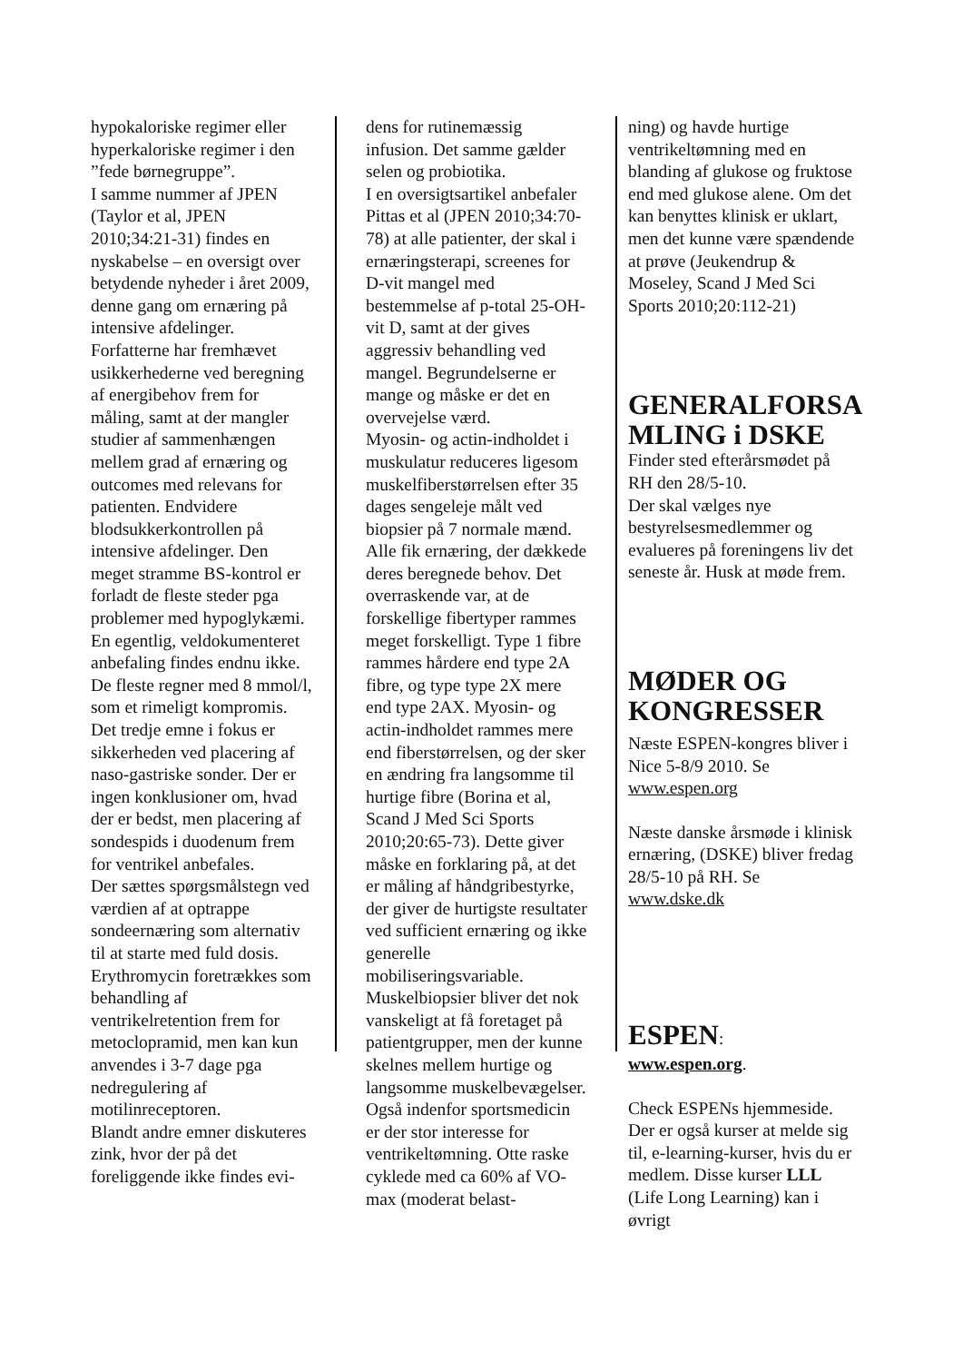hypokaloriske regimer eller hyperkaloriske regimer i den ”fede børnegruppe”.
I samme nummer af JPEN (Taylor et al, JPEN 2010;34:21-31) findes en nyskabelse – en oversigt over betydende nyheder i året 2009, denne gang om ernæring på intensive afdelinger. Forfatterne har fremhævet usikkerhederne ved beregning af energibehov frem for måling, samt at der mangler studier af sammenhængen mellem grad af ernæring og outcomes med relevans for patienten. Endvidere blodsukkerkontrollen på intensive afdelinger. Den meget stramme BS-kontrol er forladt de fleste steder pga problemer med hypoglykæmi. En egentlig, veldokumenteret anbefaling findes endnu ikke. De fleste regner med 8 mmol/l, som et rimeligt kompromis.
Det tredje emne i fokus er sikkerheden ved placering af naso-gastriske sonder. Der er ingen konklusioner om, hvad der er bedst, men placering af sondespids i duodenum frem for ventrikel anbefales.
Der sættes spørgsmålstegn ved værdien af at optrappe sondeernæring som alternativ til at starte med fuld dosis.
Erythromycin foretrækkes som behandling af ventrikelretention frem for metoclopramid, men kan kun anvendes i 3-7 dage pga nedregulering af motilinreceptoren.
Blandt andre emner diskuteres zink, hvor der på det foreliggende ikke findes evi-
dens for rutinemæssig infusion. Det samme gælder selen og probiotika.
I en oversigtsartikel anbefaler Pittas et al (JPEN 2010;34:70-78) at alle patienter, der skal i ernæringsterapi, screenes for D-vit mangel med bestemmelse af p-total 25-OH-vit D, samt at der gives aggressiv behandling ved mangel. Begrundelserne er mange og måske er det en overvejelse værd.
Myosin- og actin-indholdet i muskulatur reduceres ligesom muskelfiberstørrelsen efter 35 dages sengeleje målt ved biopsier på 7 normale mænd. Alle fik ernæring, der dækkede deres beregnede behov. Det overraskende var, at de forskellige fibertyper rammes meget forskelligt. Type 1 fibre rammes hårdere end type 2A fibre, og type type 2X mere end type 2AX. Myosin- og actin-indholdet rammes mere end fiberstørrelsen, og der sker en ændring fra langsomme til hurtige fibre (Borina et al, Scand J Med Sci Sports 2010;20:65-73). Dette giver måske en forklaring på, at det er måling af håndgribestyrke, der giver de hurtigste resultater ved sufficient ernæring og ikke generelle mobiliseringsvariable. Muskelbiopsier bliver det nok vanskeligt at få foretaget på patientgrupper, men der kunne skelnes mellem hurtige og langsomme muskelbevægelser.
Også indenfor sportsmedicin er der stor interesse for ventrikeltømning. Otte raske cyklede med ca 60% af VO-max (moderat belast-
ning) og havde hurtige ventrikeltømning med en blanding af glukose og fruktose end med glukose alene. Om det kan benyttes klinisk er uklart, men det kunne være spændende at prøve (Jeukendrup & Moseley, Scand J Med Sci Sports 2010;20:112-21)
GENERALFORSA MLING i DSKE
Finder sted efterårsmødet på RH den 28/5-10.
Der skal vælges nye bestyrelsesmedlemmer og evalueres på foreningens liv det seneste år. Husk at møde frem.
MØDER OG KONGRESSER
Næste ESPEN-kongres bliver i Nice 5-8/9 2010. Se www.espen.org
Næste danske årsmøde i klinisk ernæring, (DSKE) bliver fredag 28/5-10 på RH. Se www.dske.dk
ESPEN:
www.espen.org.
Check ESPENs hjemmeside. Der er også kurser at melde sig til, e-learning-kurser, hvis du er medlem. Disse kurser LLL (Life Long Learning) kan i øvrigt